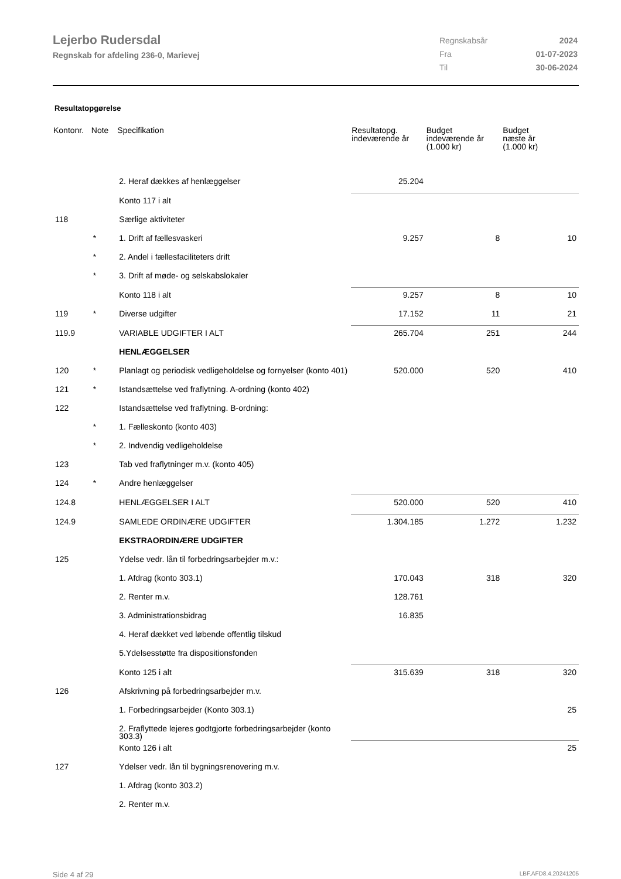Lejerbo Rudersdal
Regnskab for afdeling 236-0, Marievej
| Regnskabsår | 2024 |
| Fra | 01-07-2023 |
| Til | 30-06-2024 |
Resultatopgørelse
| Kontonr. | Note | Specifikation | Resultatopg. indeværende år | Budget indeværende år (1.000 kr) | Budget næste år (1.000 kr) |
| --- | --- | --- | --- | --- | --- |
| | | 2. Heraf dækkes af henlæggelser | 25.204 | | |
| | | Konto 117 i alt | | | |
| 118 | | Særlige aktiviteter | | | |
| | * | 1. Drift af fællesvaskeri | 9.257 | 8 | 10 |
| | * | 2. Andel i fællesfaciliteters drift | | | |
| | * | 3. Drift af møde- og selskabslokaler | | | |
| | | Konto 118 i alt | 9.257 | 8 | 10 |
| 119 | * | Diverse udgifter | 17.152 | 11 | 21 |
| 119.9 | | VARIABLE UDGIFTER I ALT | 265.704 | 251 | 244 |
| | | HENLÆGGELSER | | | |
| 120 | * | Planlagt og periodisk vedligeholdelse og fornyelser (konto 401) | 520.000 | 520 | 410 |
| 121 | * | Istandsættelse ved fraflytning. A-ordning (konto 402) | | | |
| 122 | | Istandsættelse ved fraflytning. B-ordning: | | | |
| | * | 1. Fælleskonto (konto 403) | | | |
| | * | 2. Indvendig vedligeholdelse | | | |
| 123 | | Tab ved fraflytninger m.v. (konto 405) | | | |
| 124 | * | Andre henlæggelser | | | |
| 124.8 | | HENLÆGGELSER I ALT | 520.000 | 520 | 410 |
| 124.9 | | SAMLEDE ORDINÆRE UDGIFTER | 1.304.185 | 1.272 | 1.232 |
| | | EKSTRAORDINÆRE UDGIFTER | | | |
| 125 | | Ydelse vedr. lån til forbedringsarbejder m.v.: | | | |
| | | 1. Afdrag (konto 303.1) | 170.043 | 318 | 320 |
| | | 2. Renter m.v. | 128.761 | | |
| | | 3. Administrationsbidrag | 16.835 | | |
| | | 4. Heraf dækket ved løbende offentlig tilskud | | | |
| | | 5.Ydelsesstøtte fra dispositionsfonden | | | |
| | | Konto 125 i alt | 315.639 | 318 | 320 |
| 126 | | Afskrivning på forbedringsarbejder m.v. | | | |
| | | 1. Forbedringsarbejder (Konto 303.1) | | | 25 |
| | | 2. Fraflyttede lejeres godtgjorte forbedringsarbejder (konto 303.3) | | | |
| | | Konto 126 i alt | | | 25 |
| 127 | | Ydelser vedr. lån til bygningsrenovering m.v. | | | |
| | | 1. Afdrag (konto 303.2) | | | |
| | | 2. Renter m.v. | | | |
Side 4 af 29 LBF.AFD8.4.20241205